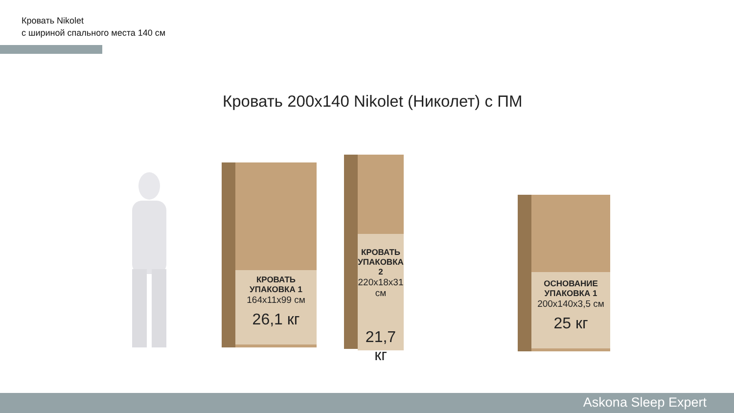Кровать Nikolet
с шириной спального места 140 см
Кровать 200х140 Nikolet (Николет) с ПМ
КРОВАТЬ
УПАКОВКА 1
164х11х99 см
26,1 кг
КРОВАТЬ
УПАКОВКА 2
220х18х31 см
21,7 кг
ОСНОВАНИЕ
УПАКОВКА 1
200х140х3,5 см
25 кг
Askona Sleep Expert